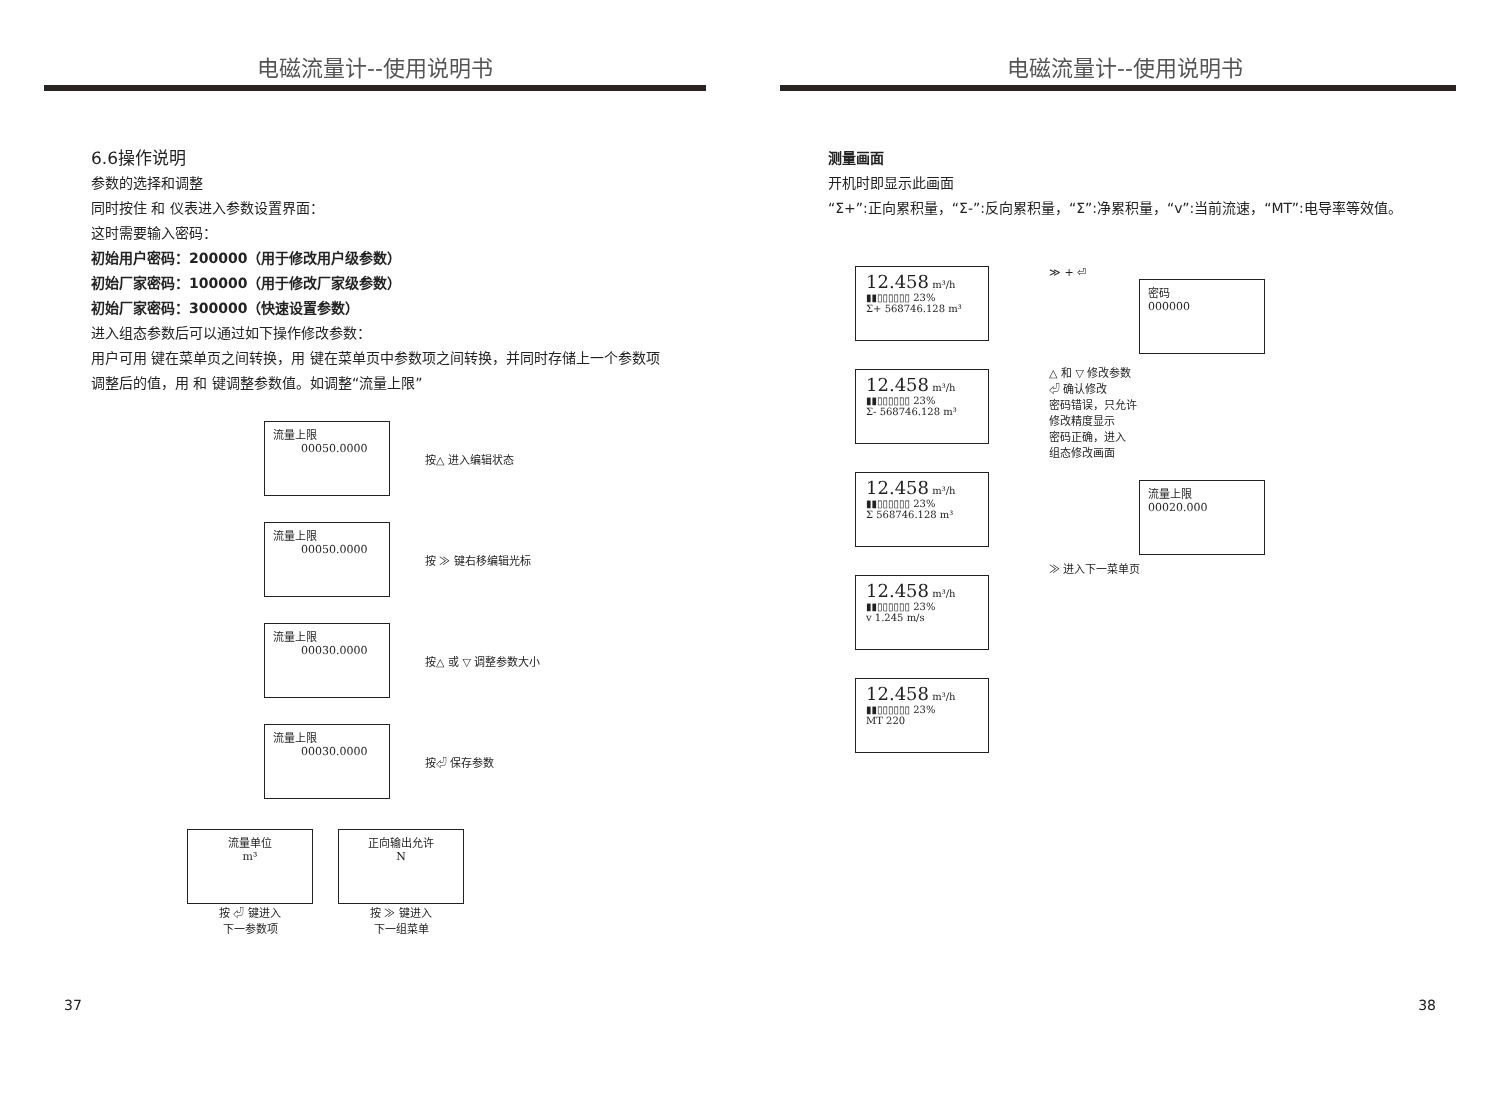电磁流量计--使用说明书
6.6操作说明
参数的选择和调整
同时按住 和 仪表进入参数设置界面：
这时需要输入密码：
初始用户密码：200000（用于修改用户级参数）
初始厂家密码：100000（用于修改厂家级参数）
初始厂家密码：300000（快速设置参数）
进入组态参数后可以通过如下操作修改参数：
用户可用 键在菜单页之间转换，用 键在菜单页中参数项之间转换，并同时存储上一个参数项
调整后的值，用 和 键调整参数值。如调整“流量上限”
流量上限
00050.0000
按△ 进入编辑状态
流量上限
00050.0000
按 ≫ 键右移编辑光标
流量上限
00030.0000
按△ 或 ▽ 调整参数大小
流量上限
00030.0000
按⏎ 保存参数
流量单位
m³
按 ⏎ 键进入
下一参数项
正向输出允许
N
按 ≫ 键进入
下一组菜单
37
电磁流量计--使用说明书
测量画面
开机时即显示此画面
“Σ+”:正向累积量，“Σ-”:反向累积量，“Σ”:净累积量，“v”:当前流速，“MT”:电导率等效值。
12.458 m³/h
▮▮▯▯▯▯▯▯ 23%
Σ+ 568746.128 m³
12.458 m³/h
▮▮▯▯▯▯▯▯ 23%
Σ- 568746.128 m³
12.458 m³/h
▮▮▯▯▯▯▯▯ 23%
Σ 568746.128 m³
12.458 m³/h
▮▮▯▯▯▯▯▯ 23%
v 1.245 m/s
12.458 m³/h
▮▮▯▯▯▯▯▯ 23%
MT 220
≫ + ⏎
密码
000000
△ 和 ▽ 修改参数
⏎ 确认修改
密码错误，只允许
修改精度显示
密码正确，进入
组态修改画面
流量上限
00020.000
≫ 进入下一菜单页
38